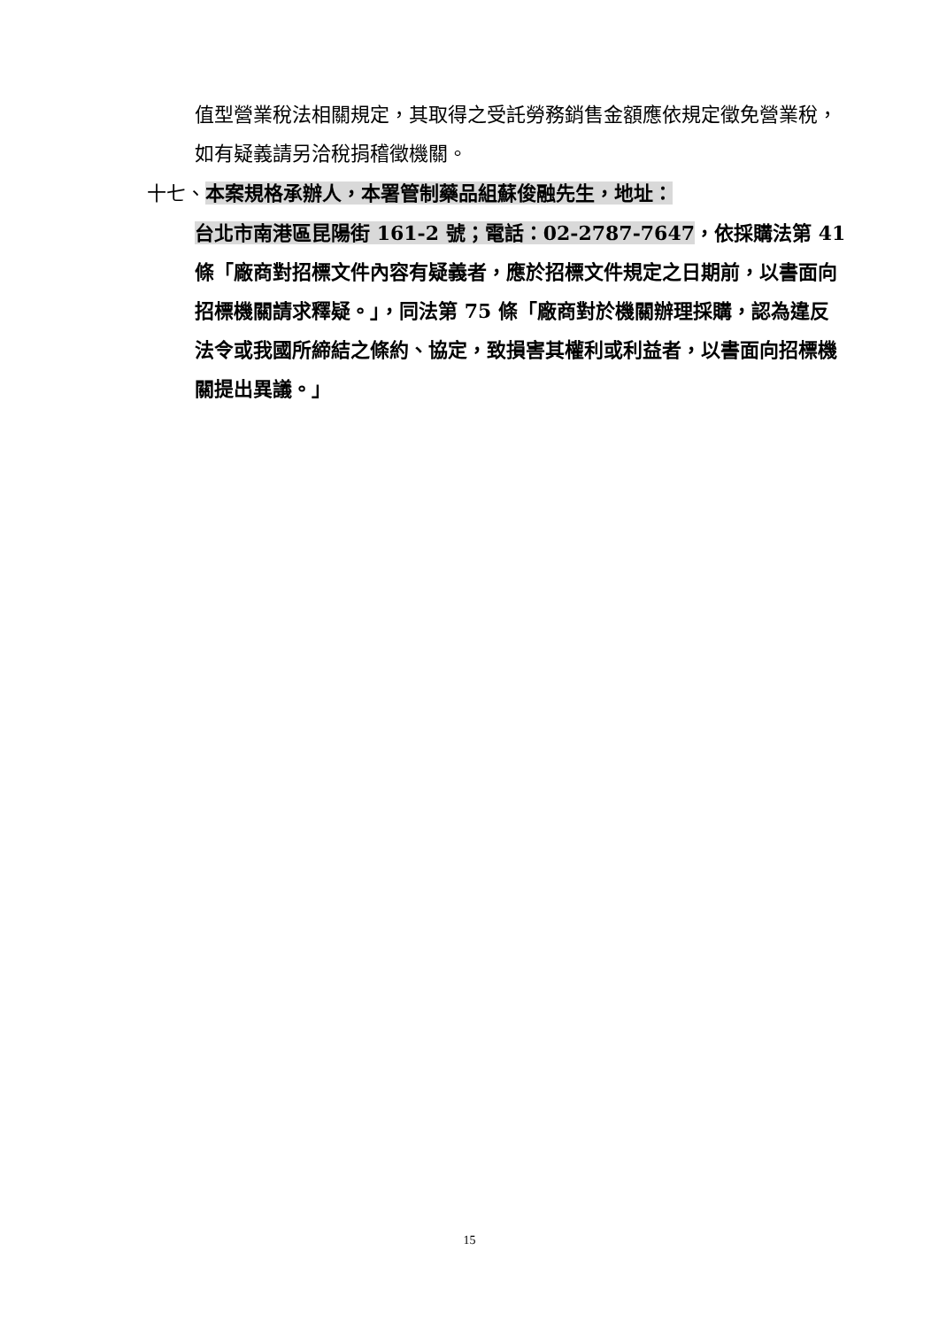值型營業稅法相關規定，其取得之受託勞務銷售金額應依規定徵免營業稅，如有疑義請另洽稅捐稽徵機關。
十七、本案規格承辦人，本署管制藥品組蘇俊融先生，地址：
台北市南港區昆陽街 161-2 號；電話：02-2787-7647，依採購法第 41 條「廠商對招標文件內容有疑義者，應於招標文件規定之日期前，以書面向招標機關請求釋疑。」，同法第 75 條「廠商對於機關辦理採購，認為違反法令或我國所締結之條約、協定，致損害其權利或利益者，以書面向招標機關提出異議。」
15